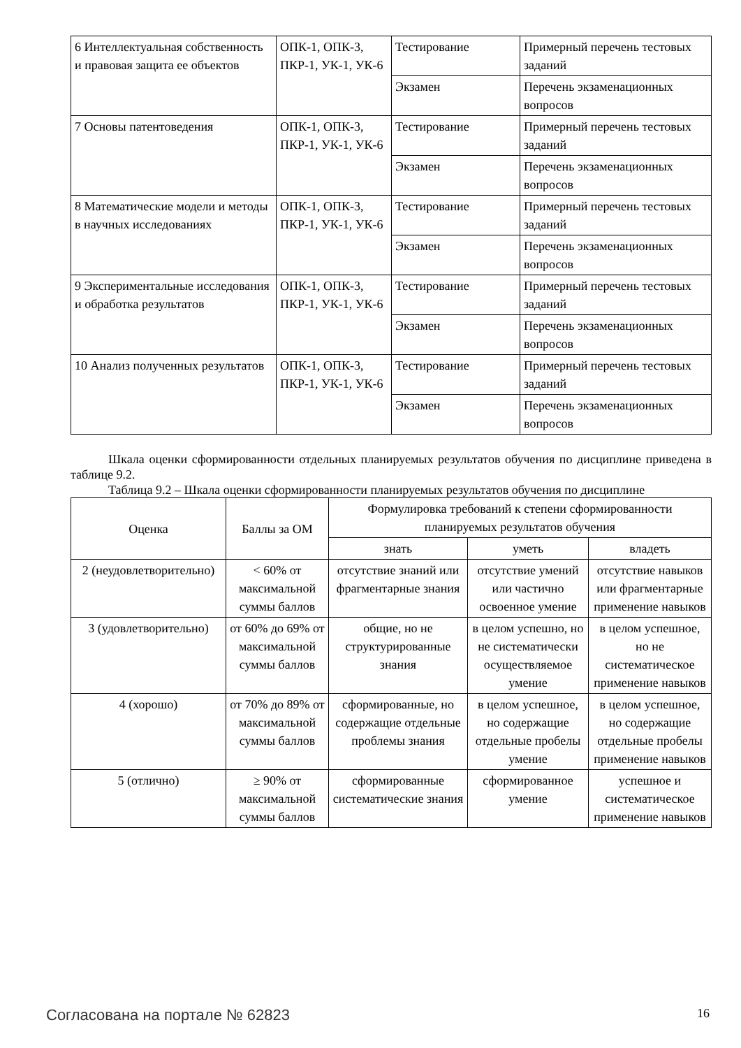| 6 Интеллектуальная собственность и правовая защита ее объектов | ОПК-1, ОПК-3, ПКР-1, УК-1, УК-6 | Тестирование | Примерный перечень тестовых заданий |
| | | Экзамен | Перечень экзаменационных вопросов |
| 7 Основы патентоведения | ОПК-1, ОПК-3, ПКР-1, УК-1, УК-6 | Тестирование | Примерный перечень тестовых заданий |
| | | Экзамен | Перечень экзаменационных вопросов |
| 8 Математические модели и методы в научных исследованиях | ОПК-1, ОПК-3, ПКР-1, УК-1, УК-6 | Тестирование | Примерный перечень тестовых заданий |
| | | Экзамен | Перечень экзаменационных вопросов |
| 9 Экспериментальные исследования и обработка результатов | ОПК-1, ОПК-3, ПКР-1, УК-1, УК-6 | Тестирование | Примерный перечень тестовых заданий |
| | | Экзамен | Перечень экзаменационных вопросов |
| 10 Анализ полученных результатов | ОПК-1, ОПК-3, ПКР-1, УК-1, УК-6 | Тестирование | Примерный перечень тестовых заданий |
| | | Экзамен | Перечень экзаменационных вопросов |
Шкала оценки сформированности отдельных планируемых результатов обучения по дисциплине приведена в таблице 9.2.
Таблица 9.2 – Шкала оценки сформированности планируемых результатов обучения по дисциплине
| Оценка | Баллы за ОМ | Формулировка требований к степени сформированности планируемых результатов обучения | | |
| --- | --- | --- | --- | --- |
| | | знать | уметь | владеть |
| 2 (неудовлетворительно) | < 60% от максимальной суммы баллов | отсутствие знаний или фрагментарные знания | отсутствие умений или частично освоенное умение | отсутствие навыков или фрагментарные применение навыков |
| 3 (удовлетворительно) | от 60% до 69% от максимальной суммы баллов | общие, но не структурированные знания | в целом успешно, но не систематически осуществляемое умение | в целом успешное, но не систематическое применение навыков |
| 4 (хорошо) | от 70% до 89% от максимальной суммы баллов | сформированные, но содержащие отдельные проблемы знания | в целом успешное, но содержащие отдельные пробелы умение | в целом успешное, но содержащие отдельные пробелы применение навыков |
| 5 (отлично) | ≥ 90% от максимальной суммы баллов | сформированные систематические знания | сформированное умение | успешное и систематическое применение навыков |
Согласована на портале № 62823 16